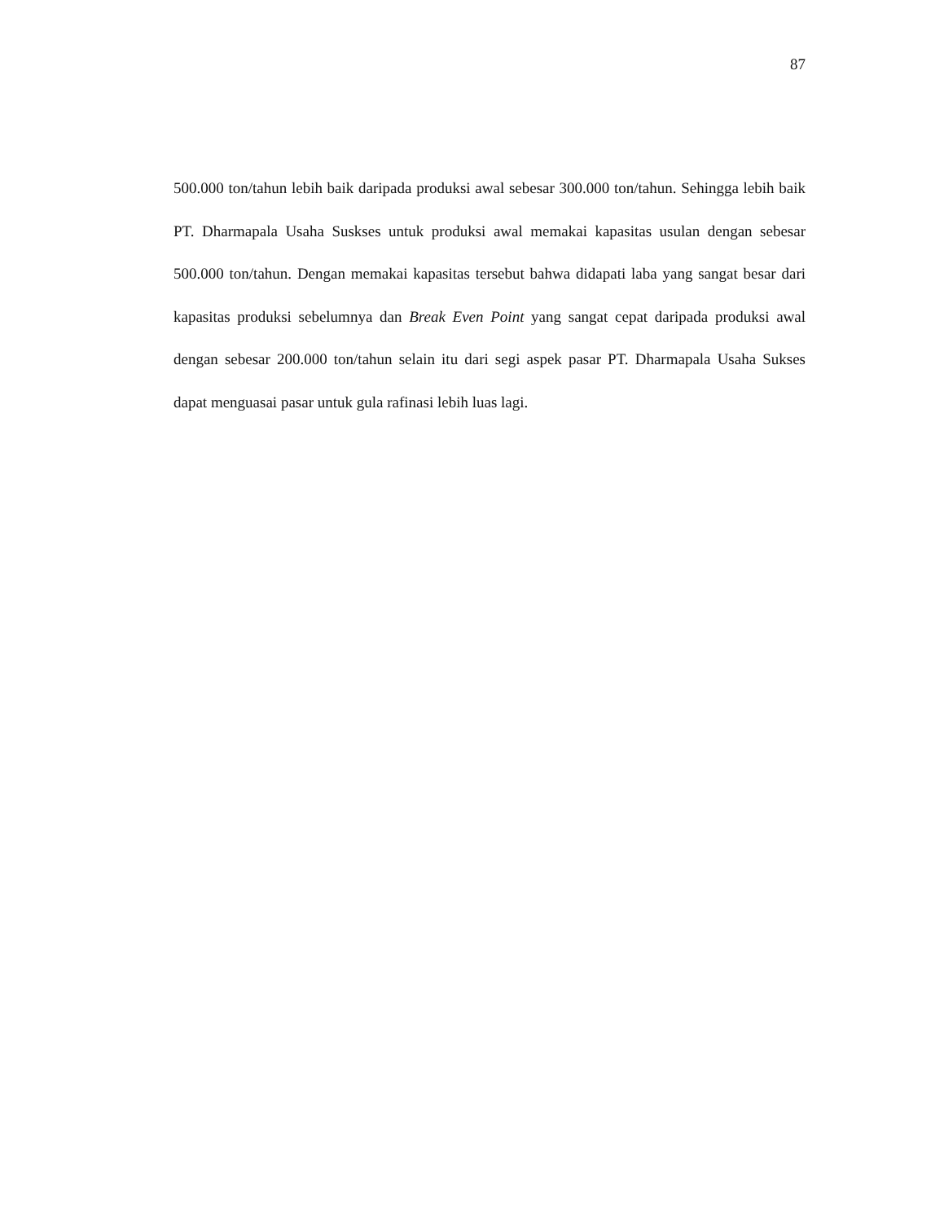87
500.000 ton/tahun lebih baik daripada produksi awal sebesar 300.000 ton/tahun. Sehingga lebih baik PT. Dharmapala Usaha Suskses untuk produksi awal memakai kapasitas usulan dengan sebesar 500.000 ton/tahun. Dengan memakai kapasitas tersebut bahwa didapati laba yang sangat besar dari kapasitas produksi sebelumnya dan Break Even Point yang sangat cepat daripada produksi awal dengan sebesar 200.000 ton/tahun selain itu dari segi aspek pasar PT. Dharmapala Usaha Sukses dapat menguasai pasar untuk gula rafinasi lebih luas lagi.